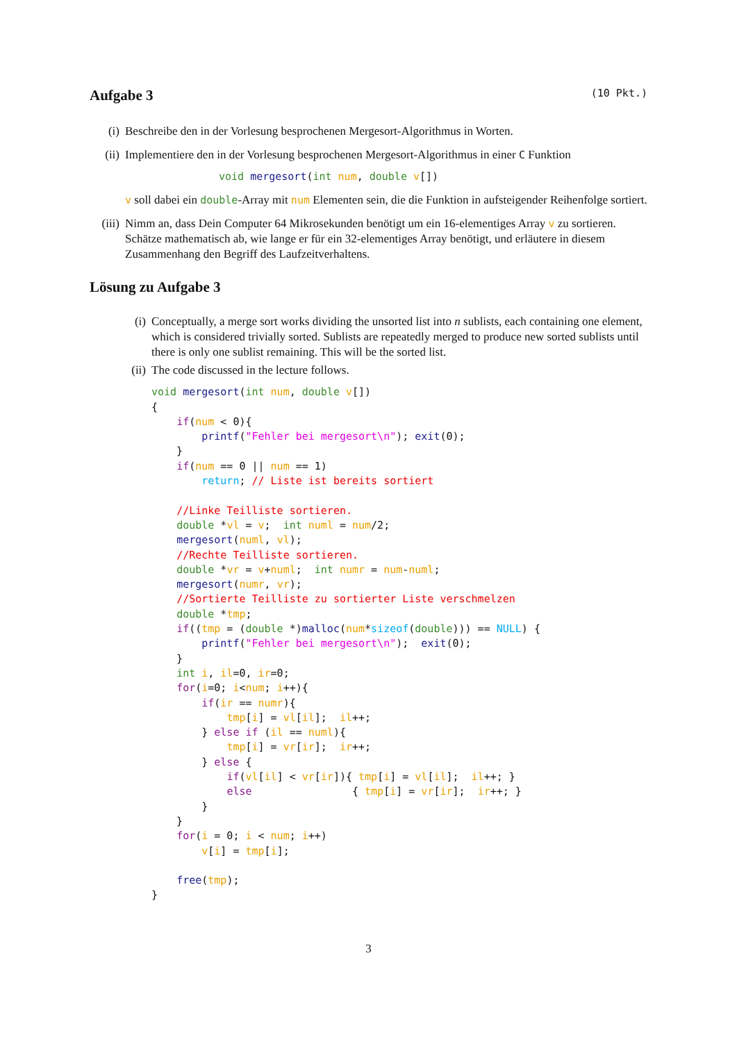Aufgabe 3 (10 Pkt.)
(i) Beschreibe den in der Vorlesung besprochenen Mergesort-Algorithmus in Worten.
(ii) Implementiere den in der Vorlesung besprochenen Mergesort-Algorithmus in einer C Funktion
void mergesort(int num, double v[])
v soll dabei ein double-Array mit num Elementen sein, die die Funktion in aufsteigender Reihenfolge sortiert.
(iii)
Nimm an, dass Dein Computer 64 Mikrosekunden benötigt um ein 16-elementiges Array v zu sortieren. Schätze mathematisch ab, wie lange er für ein 32-elementiges Array benötigt, und erläutere in diesem Zusammenhang den Begriff des Laufzeitverhaltens.
Lösung zu Aufgabe 3
(i) Conceptually, a merge sort works dividing the unsorted list into n sublists, each containing one element, which is considered trivially sorted. Sublists are repeatedly merged to produce new sorted sublists until there is only one sublist remaining. This will be the sorted list.
(ii) The code discussed in the lecture follows.
void mergesort(int num, double v[])
{
    if(num < 0){
        printf("Fehler bei mergesort\n"); exit(0);
    }
    if(num == 0 || num == 1)
        return; // Liste ist bereits sortiert

    //Linke Teilliste sortieren.
    double *vl = v;  int numl = num/2;
    mergesort(numl, vl);
    //Rechte Teilliste sortieren.
    double *vr = v+numl;  int numr = num-numl;
    mergesort(numr, vr);
    //Sortierte Teilliste zu sortierter Liste verschmelzen
    double *tmp;
    if((tmp = (double *)malloc(num*sizeof(double))) == NULL) {
        printf("Fehler bei mergesort\n");  exit(0);
    }
    int i, il=0, ir=0;
    for(i=0; i<num; i++){
        if(ir == numr){
            tmp[i] = vl[il];  il++;
        } else if (il == numl){
            tmp[i] = vr[ir];  ir++;
        } else {
            if(vl[il] < vr[ir]){ tmp[i] = vl[il];  il++; }
            else                { tmp[i] = vr[ir];  ir++; }
        }
    }
    for(i = 0; i < num; i++)
        v[i] = tmp[i];

    free(tmp);
}
3